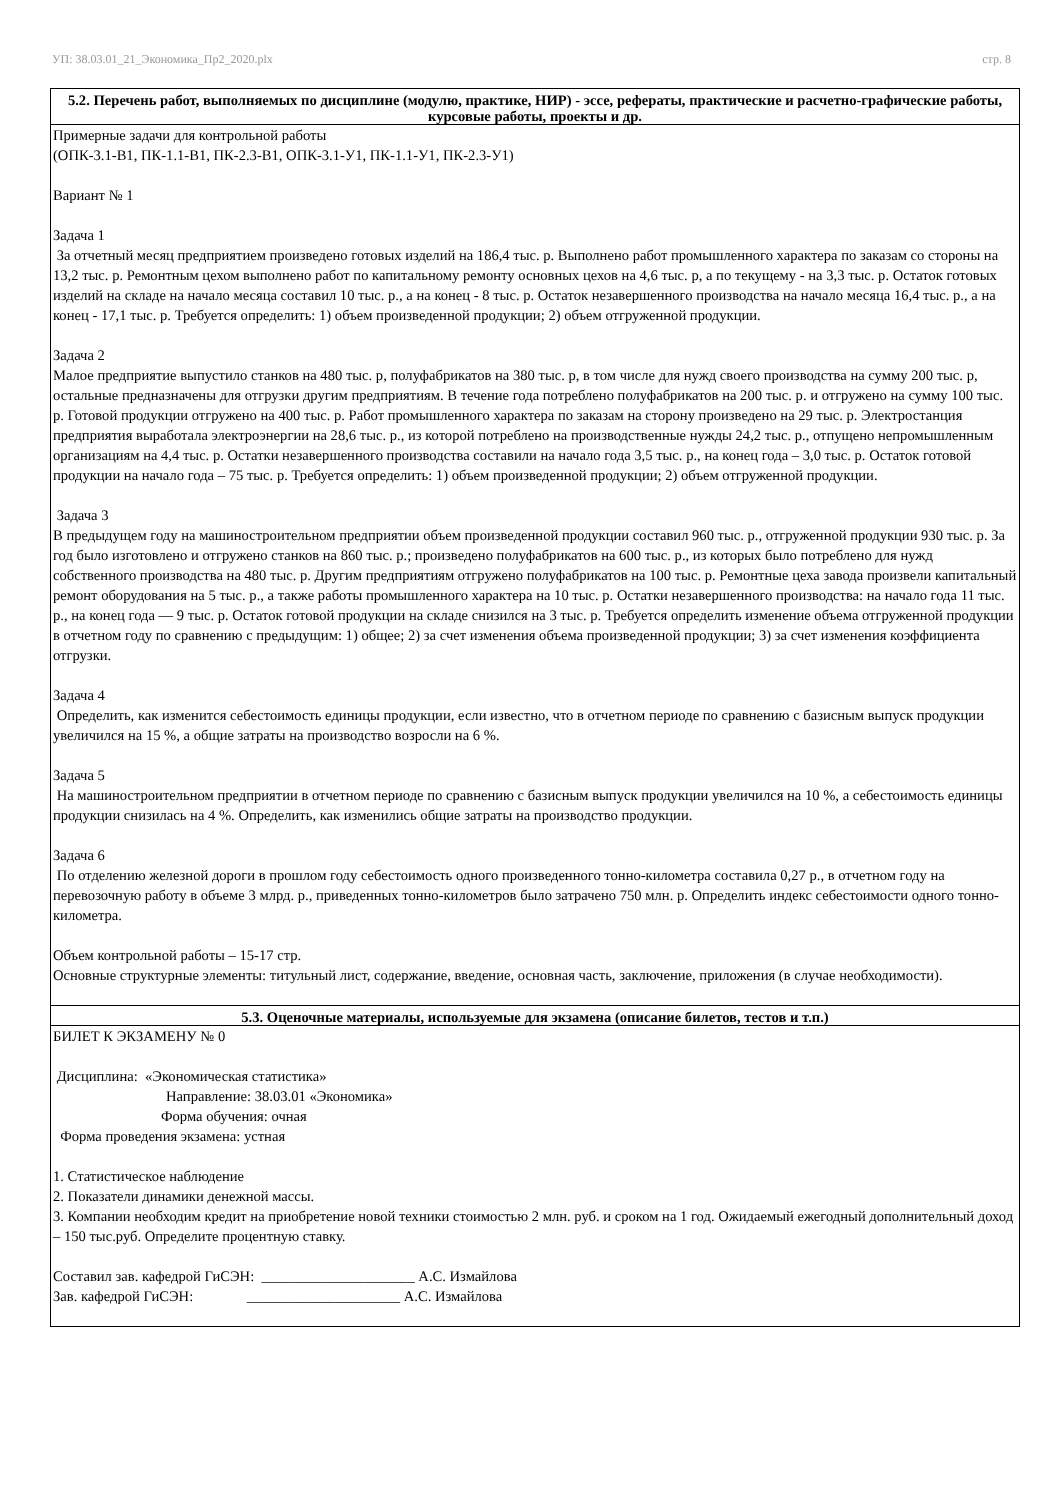УП: 38.03.01_21_Экономика_Пр2_2020.plx стр. 8
| 5.2. Перечень работ, выполняемых по дисциплине (модулю, практике, НИР) - эссе, рефераты, практические и расчетно-графические работы, курсовые работы, проекты и др. |
| --- |
| Примерные задачи для контрольной работы (ОПК-3.1-В1, ПК-1.1-В1, ПК-2.3-В1, ОПК-3.1-У1, ПК-1.1-У1, ПК-2.3-У1) Вариант № 1 Задача 1 За отчетный месяц предприятием произведено готовых изделий на 186,4 тыс. р. Выполнено работ промышленного характера по заказам со стороны на 13,2 тыс. р. Ремонтным цехом выполнено работ по капитальному ремонту основных цехов на 4,6 тыс. р, а по текущему - на 3,3 тыс. р. Остаток готовых изделий на складе на начало месяца составил 10 тыс. р., а на конец - 8 тыс. р. Остаток незавершенного производства на начало месяца 16,4 тыс. р., а на конец - 17,1 тыс. р. Требуется определить: 1) объем произведенной продукции; 2) объем отгруженной продукции. Задача 2 Малое предприятие выпустило станков на 480 тыс. р, полуфабрикатов на 380 тыс. р, в том числе для нужд своего производства на сумму 200 тыс. р, остальные предназначены для отгрузки другим предприятиям. В течение года потреблено полуфабрикатов на 200 тыс. р. и отгружено на сумму 100 тыс. р. Готовой продукции отгружено на 400 тыс. р. Работ промышленного характера по заказам на сторону произведено на 29 тыс. р. Электростанция предприятия выработала электроэнергии на 28,6 тыс. р., из которой потреблено на производственные нужды 24,2 тыс. р., отпущено непромышленным организациям на 4,4 тыс. р. Остатки незавершенного производства составили на начало года 3,5 тыс. р., на конец года – 3,0 тыс. р. Остаток готовой продукции на начало года – 75 тыс. р. Требуется определить: 1) объем произведенной продукции; 2) объем отгруженной продукции. Задача 3 В предыдущем году на машиностроительном предприятии объем произведенной продукции составил 960 тыс. р., отгруженной продукции 930 тыс. р. За год было изготовлено и отгружено станков на 860 тыс. р.; произведено полуфабрикатов на 600 тыс. р., из которых было потреблено для нужд собственного производства на 480 тыс. р. Другим предприятиям отгружено полуфабрикатов на 100 тыс. р. Ремонтные цеха завода произвели капитальный ремонт оборудования на 5 тыс. р., а также работы промышленного характера на 10 тыс. р. Остатки незавершенного производства: на начало года 11 тыс. р., на конец года — 9 тыс. р. Остаток готовой продукции на складе снизился на 3 тыс. р. Требуется определить изменение объема отгруженной продукции в отчетном году по сравнению с предыдущим: 1) общее; 2) за счет изменения объема произведенной продукции; 3) за счет изменения коэффициента отгрузки. Задача 4 Определить, как изменится себестоимость единицы продукции, если известно, что в отчетном периоде по сравнению с базисным выпуск продукции увеличился на 15 %, а общие затраты на производство возросли на 6 %. Задача 5 На машиностроительном предприятии в отчетном периоде по сравнению с базисным выпуск продукции увеличился на 10 %, а себестоимость единицы продукции снизилась на 4 %. Определить, как изменились общие затраты на производство продукции. Задача 6 По отделению железной дороги в прошлом году себестоимость одного произведенного тонно-километра составила 0,27 р., в отчетном году на перевозочную работу в объеме 3 млрд. р., приведенных тонно-километров было затрачено 750 млн. р. Определить индекс себестоимости одного тонно-километра. Объем контрольной работы – 15-17 стр. Основные структурные элементы: титульный лист, содержание, введение, основная часть, заключение, приложения (в случае необходимости). |
| 5.3. Оценочные материалы, используемые для экзамена (описание билетов, тестов и т.п.) |
| БИЛЕТ К ЭКЗАМЕНУ № 0 Дисциплина: «Экономическая статистика» Направление: 38.03.01 «Экономика» Форма обучения: очная Форма проведения экзамена: устная 1. Статистическое наблюдение 2. Показатели динамики денежной массы. 3. Компании необходим кредит на приобретение новой техники стоимостью 2 млн. руб. и сроком на 1 год. Ожидаемый ежегодный дополнительный доход – 150 тыс.руб. Определите процентную ставку. Составил зав. кафедрой ГиСЭН: _____________________ А.С. Измайлова Зав. кафедрой ГиСЭН: _____________________ А.С. Измайлова |